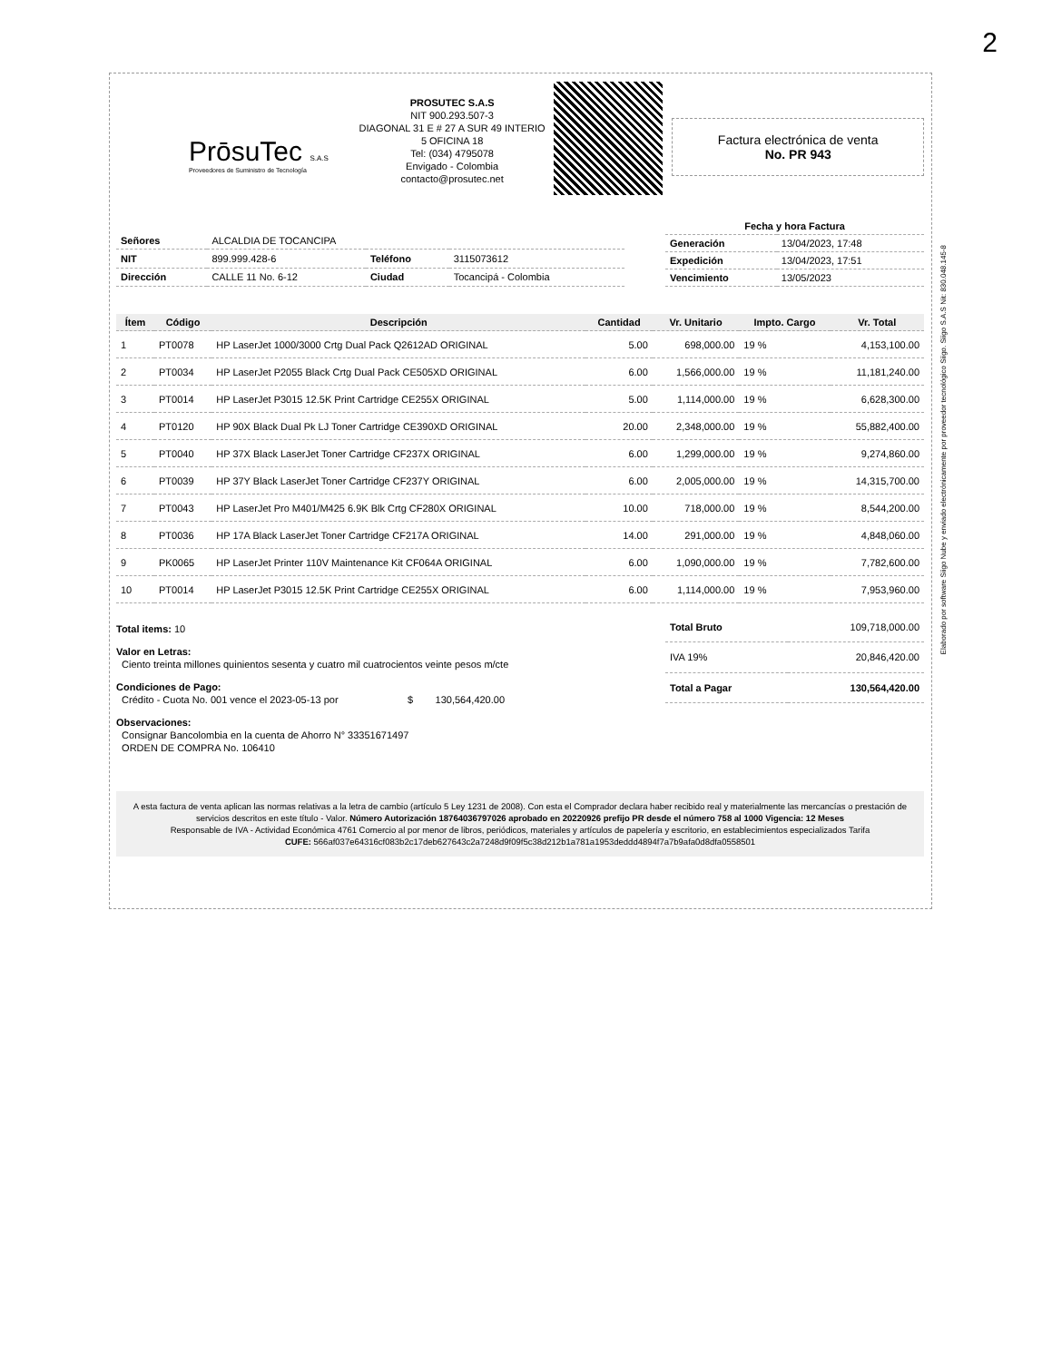2
PrōsuTec S.A.S
Proveedores de Suministro de Tecnología
PROSUTEC S.A.S
NIT 900.293.507-3
DIAGONAL 31 E # 27 A SUR 49 INTERIO 5 OFICINA 18
Tel: (034) 4795078
Envigado - Colombia
contacto@prosutec.net
Factura electrónica de venta
No. PR 943
| Señores | ALCALDIA DE TOCANCIPA | | |
| NIT | 899.999.428-6 | Teléfono | 3115073612 |
| Dirección | CALLE 11 No. 6-12 | Ciudad | Tocancipá - Colombia |
| Fecha y hora Factura | |
| --- | --- |
| Generación | 13/04/2023, 17:48 |
| Expedición | 13/04/2023, 17:51 |
| Vencimiento | 13/05/2023 |
| Ítem | Código | Descripción | Cantidad | Vr. Unitario | Impto. Cargo | Vr. Total |
| --- | --- | --- | --- | --- | --- | --- |
| 1 | PT0078 | HP LaserJet 1000/3000 Crtg Dual Pack Q2612AD ORIGINAL | 5.00 | 698,000.00 | 19 % | 4,153,100.00 |
| 2 | PT0034 | HP LaserJet P2055 Black Crtg Dual Pack CE505XD ORIGINAL | 6.00 | 1,566,000.00 | 19 % | 11,181,240.00 |
| 3 | PT0014 | HP LaserJet P3015 12.5K Print Cartridge CE255X ORIGINAL | 5.00 | 1,114,000.00 | 19 % | 6,628,300.00 |
| 4 | PT0120 | HP 90X Black Dual Pk LJ Toner Cartridge CE390XD ORIGINAL | 20.00 | 2,348,000.00 | 19 % | 55,882,400.00 |
| 5 | PT0040 | HP 37X Black LaserJet Toner Cartridge CF237X ORIGINAL | 6.00 | 1,299,000.00 | 19 % | 9,274,860.00 |
| 6 | PT0039 | HP 37Y Black LaserJet Toner Cartridge CF237Y ORIGINAL | 6.00 | 2,005,000.00 | 19 % | 14,315,700.00 |
| 7 | PT0043 | HP LaserJet Pro M401/M425 6.9K Blk Crtg CF280X ORIGINAL | 10.00 | 718,000.00 | 19 % | 8,544,200.00 |
| 8 | PT0036 | HP 17A Black LaserJet Toner Cartridge CF217A ORIGINAL | 14.00 | 291,000.00 | 19 % | 4,848,060.00 |
| 9 | PK0065 | HP LaserJet Printer 110V Maintenance Kit CF064A ORIGINAL | 6.00 | 1,090,000.00 | 19 % | 7,782,600.00 |
| 10 | PT0014 | HP LaserJet P3015 12.5K Print Cartridge CE255X ORIGINAL | 6.00 | 1,114,000.00 | 19 % | 7,953,960.00 |
Total items: 10
Valor en Letras:
Ciento treinta millones quinientos sesenta y cuatro mil cuatrocientos veinte pesos m/cte
Condiciones de Pago:
Crédito - Cuota No. 001 vence el 2023-05-13 por $ 130,564,420.00
Observaciones:
Consignar Bancolombia en la cuenta de Ahorro N° 33351671497
ORDEN DE COMPRA No. 106410
| Total Bruto | 109,718,000.00 |
| IVA 19% | 20,846,420.00 |
| Total a Pagar | 130,564,420.00 |
A esta factura de venta aplican las normas relativas a la letra de cambio (artículo 5 Ley 1231 de 2008). Con esta el Comprador declara haber recibido real y materialmente las mercancías o prestación de servicios descritos en este título - Valor. Número Autorización 18764036797026 aprobado en 20220926 prefijo PR desde el número 758 al 1000 Vigencia: 12 Meses
Responsable de IVA - Actividad Económica 4761 Comercio al por menor de libros, periódicos, materiales y artículos de papelería y escritorio, en establecimientos especializados Tarifa
CUFE: 566af037e64316cf083b2c17deb627643c2a7248d9f09f5c38d212b1a781a1953deddd4894f7a7b9afa0d8dfa0558501
Elaborado por software Siigo Nube y enviado electrónicamente por proveedor tecnológico Siigo. Siigo S.A.S Nit: 830.048.145-8